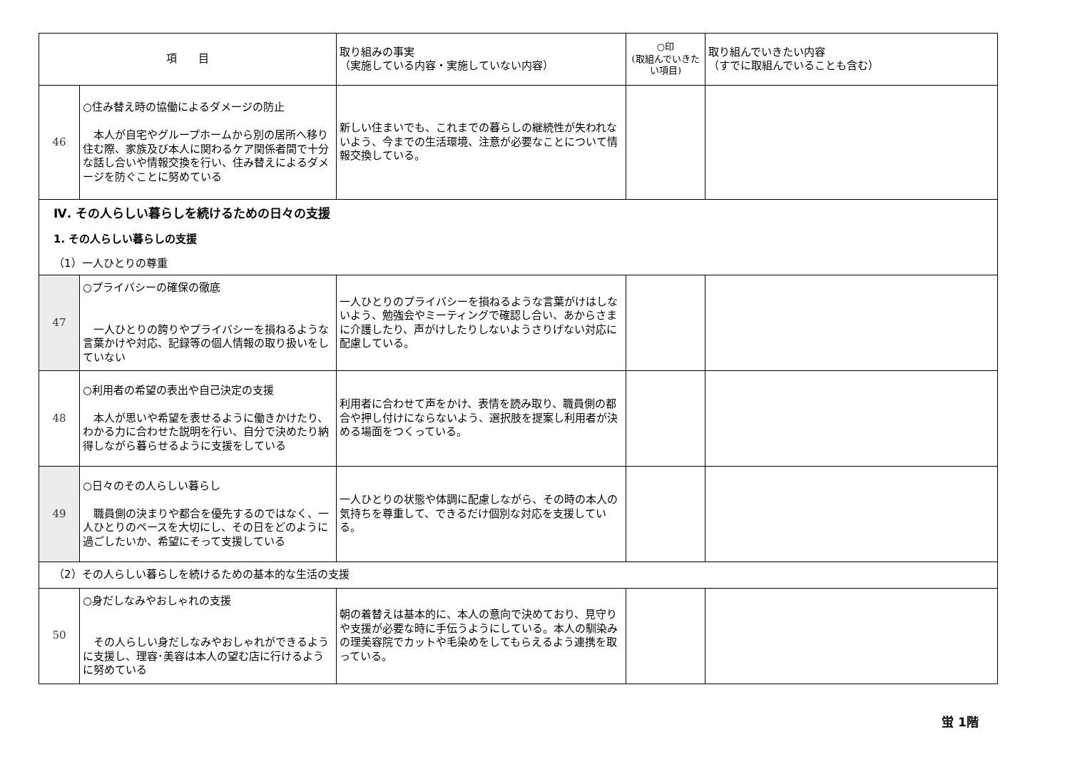| 項 目 | | 取り組みの事実 （実施している内容・実施していない内容） | ○印 (取組んでいきたい項目) | 取り組んでいきたい内容 （すでに取組んでいることも含む） |
| --- | --- | --- | --- | --- |
| 46 | ○住み替え時の協働によるダメージの防止 本人が自宅やグループホームから別の居所へ移り住む際、家族及び本人に関わるケア関係者間で十分な話し合いや情報交換を行い、住み替えによるダメージを防ぐことに努めている | 新しい住まいでも、これまでの暮らしの継続性が失われないよう、今までの生活環境、注意が必要なことについて情報交換している。 | | |
| Ⅳ. その人らしい暮らしを続けるための日々の支援 | | | | |
| 1. その人らしい暮らしの支援 | | | | |
| （1）一人ひとりの尊重 | | | | |
| 47 | ○プライバシーの確保の徹底 一人ひとりの誇りやプライバシーを損ねるような言葉かけや対応、記録等の個人情報の取り扱いをしていない | 一人ひとりのプライバシーを損ねるような言葉がけはしないよう、勉強会やミーティングで確認し合い、あからさまに介護したり、声がけしたりしないようさりげない対応に配慮している。 | | |
| 48 | ○利用者の希望の表出や自己決定の支援 本人が思いや希望を表せるように働きかけたり、わかる力に合わせた説明を行い、自分で決めたり納得しながら暮らせるように支援をしている | 利用者に合わせて声をかけ、表情を読み取り、職員側の都合や押し付けにならないよう、選択肢を提案し利用者が決める場面をつくっている。 | | |
| 49 | ○日々のその人らしい暮らし 職員側の決まりや都合を優先するのではなく、一人ひとりのペースを大切にし、その日をどのように過ごしたいか、希望にそって支援している | 一人ひとりの状態や体調に配慮しながら、その時の本人の気持ちを尊重して、できるだけ個別な対応を支援している。 | | |
| （2）その人らしい暮らしを続けるための基本的な生活の支援 | | | | |
| 50 | ○身だしなみやおしゃれの支援 その人らしい身だしなみやおしゃれができるように支援し、理容･美容は本人の望む店に行けるように努めている | 朝の着替えは基本的に、本人の意向で決めており、見守りや支援が必要な時に手伝うようにしている。本人の馴染みの理美容院でカットや毛染めをしてもらえるよう連携を取っている。 | | |
蛍 1階